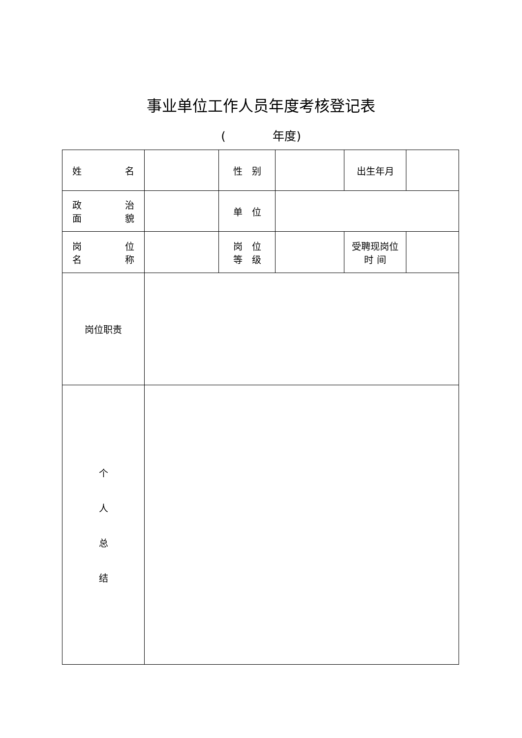事业单位工作人员年度考核登记表
(　　　　年度)
| 姓 名 | | 性 别 | | 出生年月 | |
| 政 治 面 貌 | | 单 位 | | | |
| 岗 位 名 称 | | 岗 位 等 级 | | 受聘现岗位 时 间 | |
| 岗位职责 | | | | | |
| 个 人 总 结 | | | | | |